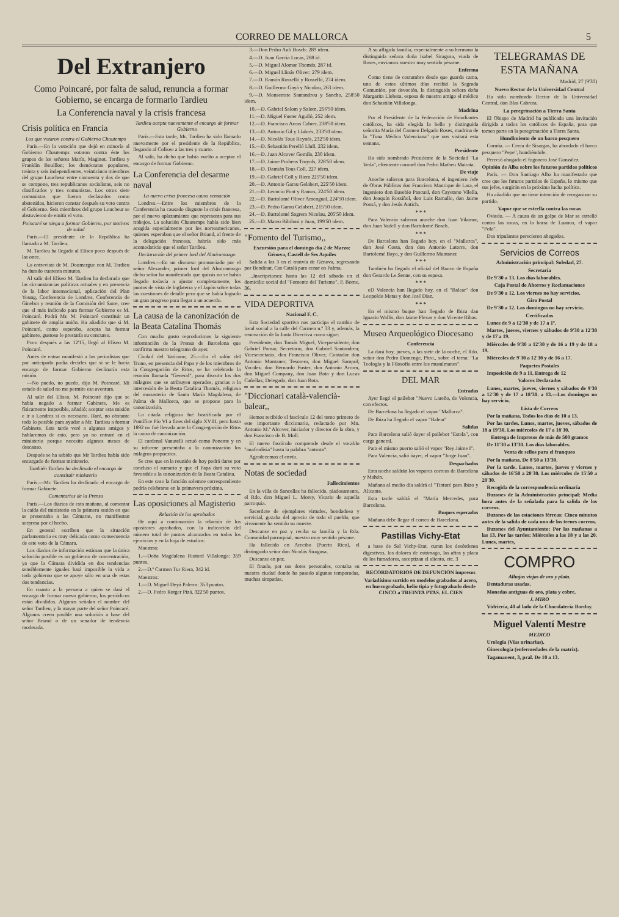CORREO DE MALLORCA 5
Del Extranjero
Como Poincaré, por falta de salud, renuncia a formar Gobierno, se encarga de formarlo Tardieu
La Conferencia naval y la crisis francesa
Crisis política en Francia
Los que votaron contra el Gobierno Chautemps
París.—En la votación que dejó en minoría al Gobierno Chautemps votaron contra éste los grupos de los señores Marín, Maginot, Tardieu y Franklin Bouillon; los demócratas populares, treinta y seis independientes, veinticinco miembros del grupo Loucheur entre cincuenta y dos de que se compone, tres republicanos socialistas, seis no clasificados y tres comunistas. Los otros siete comunistas que fueron declarados como abstenidos, hicieron constar después su voto contra el Gobierno. Seis miembros del grupo Loucheur se abstuvieron de emitir el voto.
Poincaré se niega a formar Gobierno, por motivos de salud
París.—El presidente de la República ha llamado a M. Tardieu.
M. Tardieu ha llegado al Elíseo poco después de las once.
La entrevista de M. Doumergue con M. Tardieu ha durado cuarenta minutos.
Al salir del Elíseo M. Tardieu ha declarado que las circunstancias políticas actuales y en presencia de la labor internacional, aplicación del Plan Young, Conferencia de Londres, Conferencia de Ginebra y reunión de la Comisión del Sarre, cree que el más indicado para formar Gobierno es M. Poincaré. Podrá Mr. M. Poincaré constituir un gabinete de amplia unión. Ha añadido que si M. Poincaré, como esperaba, acepta ha formar gabinete, gustoso le prestaría su concurso.
Poco después a las 12'15, llegó al Elíseo M. Poincaré.
Antes de entrar manifestó a los periodistas que por anticipado podía decirles que si se le hacía encargo de formar Gobierno declinaría esta misión.
—No puedo, no puedo, dijo M. Poincaré. Mi estado de salud no me permite esa aventura.
Al salir del Elíseo, M. Poincaré dijo que se había negado a formar Gabinete. Me es físicamente imposible, añadió; aceptar esta misión e ir a Londres si es necesario. Haré, no obstante todo lo posible para ayudar a Mr. Tardieu a formar Gabinete. Esta tarde veré a algunos amigos y hablaremos de esto, pero yo no entraré en el ministerio porque necesito algunos meses de descanso.
Después se ha sabido que Mr Tardieu había sido encargado de formar ministerio.
También Tardieu ha declinado el encargo de constituir ministerio
París.—Mr. Tardieu ha declinado el encargo de formar Gabinete.
Comentarios de la Prensa
París.—Los diarios de esta mañana, al comentar la caída del ministerio en la primera sesión en que se presentaba a las Cámaras, no manifiestan sorpresa por el hecho.
En general escriben que la situación parlamentaria es muy delicada como consecuencia de este voto de la Cámara.
Los diarios de información estiman que la única solución posible es un gobierno de concentración, ya que la Cámara dividida en dos tendencias sensiblemente iguales hará imposible la vida a todo gobierno que se apoye sólo en una de estas dos tendencias.
En cuanto a la persona a quien se dará el encargo de formar nuevo gobierno, los periódicos están divididos. Algunos señalan el nombre del señor Tardieu, y la mayor parte del señor Poincaré. Algunos creen posible una solución a base del señor Briand o de un senador de tendencia moderada.
Tardieu acepta nuevamente el encargo de formar Gobierno
París.—Esta tarde, Mr. Tardieu ha sido llamado nuevamente por el presidente de la República, llegando al Coliseo a las tres y cuarto.
Al salir, ha dicho que había vuelto a aceptar el encargo de formar Gobierno.
La Conferencia del desarme naval
La nueva crisis francesa causa sensación
Londres.—Entre los miembros de la Conferencia ha causado disgusto la crisis francesa, por el nuevo aplazamiento que representa para sus trabajos. La solución Chautemps había sido bien acogida especialmente por los norteamericanos, quienes esperaban que el señor Briand, al frente de la delegación francesa, habría sido más acomodaticio que el señor Tardieu.
Declaración del primer lord del Almirantazgo
Londres.—En un discurso pronunciado por el señor Alexander, primer lord del Almirantazgo dicho señor ha manifestado que quizás no se había llegado todavía a ajustar completamente, los puntos de vista de Inglaterra y el Japón sobre todas las cuestiones de detalle pero que se había logrado un gran progreso para llegar a un acuerdo.
La causa de la canonización de la Beata Catalina Thomás
Con mucho gusto reproducimos la siguiente información de la Prensa de Barcelona que confirma nuestro telegrama de ayer.
Ciudad del Vaticano, 25.—En el salón del Trono, en presencia del Papa y de los miembros de la Congregación de Ritos, se ha celebrado la reunión llamada "General", para discutir los dos milagros que se atribuyen operados, gracias a la intercesión de la Beata Catalina Thomás, religiosa del monasterio de Santa María Magdalena, de Palma de Mallorca, que se propone para la canonización.
La citada religiosa fué beatificada por el Pontífice Pío VI a fines del siglo XVIII, pero hasta 1892 no fué llevada ante la Congregación de Ritos la causa de canonización.
El cardenal Vanutelli actuó como Ponente y en su informe presentaba a la canonización los milagros propuestos.
Se cree que en la reunión de hoy podrá darse por concluso el sumario y que el Papa dará su voto favorable a la canonización de la Beata Catalina.
En este caso la función solemne correspondiente podría celebrarse en la primavera próxima.
Las oposiciones al Magisterio
Relación de los aprobados
He aquí a continuación la relación de los opositores aprobados, con la indicación del número total de puntos alcanzados en todos los ejercicios y en la hoja de estudios:
Maestras:
1.—Doña Magdalena Riutord Villalonga: 359 puntos.
2.—D.ª Carmen Tur Riera, 342 id.
Maestros:
1.—D. Miguel Deyá Palerm: 353 puntos.
2.—D. Pedro Rotger Pizá, 322'50 puntos.
3.—Don Pedro Aulí Bosch: 289 idem.
4.—D. Juan García Lucas, 288 id.
5.—D. Miguel Alomar Thomás, 287 id.
6.—D. Miguel Llinás Oliver: 279 idem.
7.—D. Ramón Rosselló y Rosselló, 274 idem.
8.—D. Guillermo Gayá y Nicolau, 263 idem.
9.—D. Monserrate Santandreu y Sancho, 258'50 idem.
10.—D. Gabriel Salom y Salom, 256'50 idem.
11.—D. Miguel Fuster Aguiló, 252 idem.
12.—D. Francisco Arcas Cabrer, 238'50 idem.
13.—D. Antonio Gil y Llabrés, 233'50 idem.
14.—D. Nicolás Tous Reynés, 232'50 idem.
15.—D. Sebastián Perelló Llull, 232 idem.
16.—D. Juan Alcover Gomila, 230 idem.
17.—D. Jaime Prohens Truyols, 228'50 idem.
18.—D. Damián Tous Coll, 227 idem.
19.—D. Gabriel Coll y Riera 225'50 idem.
20.—D. Antonio Garau Gelabert, 225'50 idem.
21.—D. Leoncio Font y Ramos, 224'50 idem.
22.—D. Bartolomé Oliver Amengual, 224'50 idem.
23.—D. Pedro Garau Gelabert, 215'50 idem.
24.—D. Bartolomé Sagrera Nicolau, 205'50 idem.
25.—D. Mateo Bibiloni y Juan, 199'50 idem.
"Fomento del Turismo,,
Excursión para el domingo día 2 de Marzo: Génova, Castell de Ses Aquiles
Salida a las 3 en el tranvía de Génova, regresando por Bendinat, Cas Catalá para cenar en Palma.
...Inscripciones: hasta las 12 del sábado en el domicilio social del "Fomento del Turismo", P. Borne, 36.
VIDA DEPORTIVA
Nacional F. C.
Esta Sociedad sportiva nos participa el cambio de local social a la calle del Carmen n.º 33 y, además, la renovación de la Junta Directiva como sigue:
Presidente, don Tomás Miguel, Vicepresidente, don Gabriel Pomar, Secretario, don Gabriel Santandreu; Vicesecretario, don Francisco Oliver; Contador don Antonio Muntaner; Tesorero, don Miguel Sampol; Vocales: don Bernardo Fuster, don Antonio Arrom, don Miguel Company, don Juan Bota y don Lucas Cañellas; Delegado, don Juan Bota.
"Diccionari català-valencià-balear,,
Hemos recibido el fascículo 12 del tomo primero de este importante diccionario, redactado por Mn. Antonio M.ª Alcover, iniciador y director de la obra, y don Francisco de B. Moll.
El nuevo fascículo comprende desde el vocablo "anafrodisia" hasta la palabra "antosta".
Agradecemos el envío.
Notas de sociedad
Fallecimientos
En la villa de Sancellas ha fallecido, piadosamente, el Rdo. don Miguel L. Morey, Vicario de aquella parroquia.
Sacerdote de ejemplares virtudes, bondadoso y servicial, gozaba del aprecio de todo el pueblo, que vivamente ha sentido su muerte.
Descanse en paz y reciba su familia y la Rda. Comunidad parroquial, nuestro muy sentido pésame.
Ha fallecido en Arecibo (Puerto Rico), el distinguido señor don Nicolás Siragusa.
Descanse en paz.
El finado, por sus dotes personales, contaba en nuestra ciudad donde ha pasado algunas temporadas, muchas simpatías.
A su afligida familia, especialmente a su hermana la distinguida señora doña Isabel Siragusa, viuda de Roses, enviamos nuestro muy sentido pésame.
Enferma
Como tiene de costumbre desde que guarda cama, uno de estos últimos días recibió la Sagrada Comunión, por devoción, la distinguida señora doña Margarita Llobera, esposa de nuestro amigo el médico don Sebastián Villalonga.
Madrina
Por el Presidente de la Federación de Estudiantes católicos, ha sido elegida la bella y distinguida señorita María del Carmen Delgado Roses, madrina de la "Tuna Médica Valenciana" que nos visitará esta semana.
Presidente
Ha sido nombrado Presidente de la Sociedad "La Veda", elteniente coronel don Pedro Matheu Mairata.
De viaje
Anoche salieron para Barcelona, el ingeniero Jefe de Obras Públicas don Francisco Manrique de Lara, el ingeniero don Eusebio Pascual, don Cayetano Vilella, don Joaquín Rossiñol, don Luis Ramallo, don Jaime Ponsá, y don Jesús Antich.
* * *
Para Valencia salieron anoche don Juan Vilamor, don Juan Vadell y don Bartolomé Bosch.
* * *
De Barcelona han llegado hoy, en el "Mallorca", don José Costa, don don Antonio Latorre, don Bartolomé Bayo, y don Guillermo Muntaner.
* * *
También ha llegado el oficial del Banco de España don Gerardo Le.Senne, con su esposa.
* * *
eD Valencia han llegado hoy, en el "Balear" don Leopoldo Matas y don José Díaz.
* * *
En el mismo buque han llegado de Ibiza dan Ignacio Wallis, don Jaime Flexas y don Vicente Ribas.
Museo Arqueológico Diocesano
Conferencia
La dará hoy, jueves, a las siete de la noche, el Rdo. señor don Pedro Domenge, Pbro., sobre el tema: "La Teología y la Filosofía entre los musulmanes".
DEL MAR
Entradas
Ayer llegó el pailebot "Nuevo Lareño, de Volencia, con efectos.
De Barcelona ha llegado el vapor "Mallorca".
De Ibiza ha llegado el vapor "Balear"
Salidas
Para Barcelona salió óayer el pailebot "Estela", con carga general.
Para el mismo puerto salió el vapor "Rey Jaime I".
Para Valencia, salió óayer, el vapor "Jorge Juan".
Despachados
Esta noche saldrán los vapores correos de Barcelona y Mahón.
Mañana al medio día saldrá el "Tintoré para Ibizo y Alicante.
Esta tarde saldrá el "María Mercedes, para Barcelona.
Buques esperados
Mañana debe llegar el correo de Barcelona.
Pastillas Vichy-Etat
a base de Sal Vichy-Etat, curan los desórdenes digestivos, los dolores de estómago, las aftas y placa de los fumadores, asceptizan el aliento, etc. 3
RECORDATORIOS DE DEFUNCION impresos
Variadísimo surtido en modelos grabados al acero, en huecograbado, helio tipia y fotograbado desde CINCO a TREINTA PTAS. EL CIEN
TELEGRAMAS DE ESTA MAÑANA
Madrid, 27 (9'30)
Nuevo Rector de la Universidad Central
Ha sido nombrado Rector de la Universidad Central, don Blas Cabrera.
La peregrinación a Tierra Santa
El Obispo de Madrid ha publicado una invitación dirigida a todos los católicos de España, para que tomen parte en la peregrinación a Tierra Santa.
Hundimiento de un barco pesquero
Coruña. — Cerca de Sisargas, ha abordado el barco pesquero "Pepe", hundiéndole.
Pereció ahogado el fogonero José González.
Opinión de Alba sobre los futuros partidos políticos
París. — Don Santiago Alba ha manifestado que cree que los futuros partidos de España, lo mismo que sus jefes, surgirán en la próxima lucha política.
Ha añadido que no tiene intención de reorganizar su partido.
Vapor que se estrella contra las rocas
Oviedo. — A causa de un golpe de Mar se estrelló contra las rocas, en la barra de Luanco, el vapor "Pola".
Dos tripulantes perecieron ahogados.
Servicios de Correos
Administración principal: Soledad, 27.
Secretaría
De 9'30 a 13. Los días laborables.
Caja Postal de Ahorros y Reclamaciones
De 9'30 a 12. Los viernes no hay servicios.
Giro Postal
De 9'30 a 12. Los domingos no hay servicio.
Certificados
Lunes de 9 a 12'30 y de 17 a 1º.
Martes, jueves, viernes y sábados de 9'30 a 12'30 y de 17 a 19.
Miércoles de 9'30 a 12'30 y de 16 a 19 y de 18 a 19.
Miércoles de 9'30 a 12'30 y de 16 a 17.
Paquetes Postales
Imposición de 9 a 11. Entrega de 12
Valores Declarados
Lunes, martes, jueves, viernes y sábados de 9'30 a 12'30 y de 17 a 18'30. a 13.—Los domingos no hay servicio.
Lista de Correos
Por la mañana. Todos los días de 10 a 13.
Por las tardes. Lunes, martes, jueves, sábados de 18 a 19'30. Los miércoles de 17 a 18'30.
Entrega de Impresos de más de 500 gramos
De 11'30 a 13'30. Los días laborables.
Venta de sellos para el franqueo
Por la mañana. De 8'50 a 13'30.
Por la tarde. Lunes, martes, jueves y viernes y sábados de 16'50 a 20'30. Los miércoles de 15'50 a 20'30.
Recogida de la correspondencia ordinaria
Buzones de la Administración principal: Media hora antes de la señalada para la salida de los correos.
Buzones de las estaciones férreas: Cinco minutos antes de la salida de cada uno de los trenes correos.
Buzones del Ayuntamiento: Por las mañanas a las 13. Por las tardes: Miércoles a las 18 y a las 20. Lunes, martes,
COMPRO
Alhajas viejas de oro y plata.
Dentaduras usadas.
Monedas antiguas de oro, plata y cobre.
J. MIRO
Vidriería, 40 al lado de la Chocolatería Bordoy.
Miguel Valentí Mestre
MEDICO
Urología (Vías urinarias).
Ginecología (enfermedades de la matriz).
Tagamanent, 3, pral. De 10 a 13.